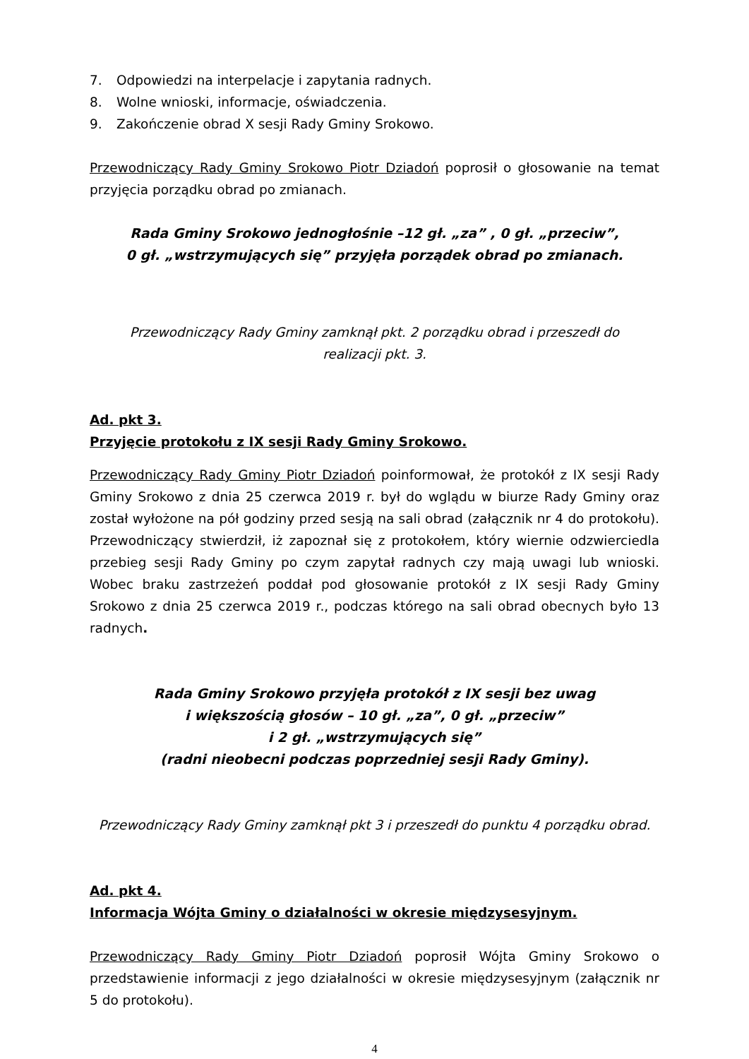7. Odpowiedzi na interpelacje i zapytania radnych.
8. Wolne wnioski, informacje, oświadczenia.
9. Zakończenie obrad X sesji Rady Gminy Srokowo.
Przewodniczący Rady Gminy Srokowo Piotr Dziadoń poprosił o głosowanie na temat przyjęcia porządku obrad po zmianach.
Rada Gminy Srokowo jednogłośnie –12 gł. „za” , 0 gł. „przeciw”,
0 gł. „wstrzymujących się” przyjęła porządek obrad po zmianach.
Przewodniczący Rady Gminy zamknął pkt. 2 porządku obrad i przeszedł do
realizacji pkt. 3.
Ad. pkt 3.
Przyjęcie protokołu z IX sesji Rady Gminy Srokowo.
Przewodniczący Rady Gminy Piotr Dziadoń poinformował, że protokół z IX sesji Rady Gminy Srokowo z dnia 25 czerwca 2019 r. był do wglądu w biurze Rady Gminy oraz został wyłożone na pół godziny przed sesją na sali obrad (załącznik nr 4 do protokołu). Przewodniczący stwierdził, iż zapoznał się z protokołem, który wiernie odzwierciedla przebieg sesji Rady Gminy po czym zapytał radnych czy mają uwagi lub wnioski. Wobec braku zastrzeżeń poddał pod głosowanie protokół z IX sesji Rady Gminy Srokowo z dnia 25 czerwca 2019 r., podczas którego na sali obrad obecnych było 13 radnych.
Rada Gminy Srokowo przyjęła protokół z IX sesji bez uwag
i większością głosów – 10 gł. „za”, 0 gł. „przeciw”
i 2 gł. „wstrzymujących się”
(radni nieobecni podczas poprzedniej sesji Rady Gminy).
Przewodniczący Rady Gminy zamknął pkt 3 i przeszedł do punktu 4 porządku obrad.
Ad. pkt 4.
Informacja Wójta Gminy o działalności w okresie międzysesyjnym.
Przewodniczący Rady Gminy Piotr Dziadoń poprosił Wójta Gminy Srokowo o przedstawienie informacji z jego działalności w okresie międzysesyjnym (załącznik nr 5 do protokołu).
4